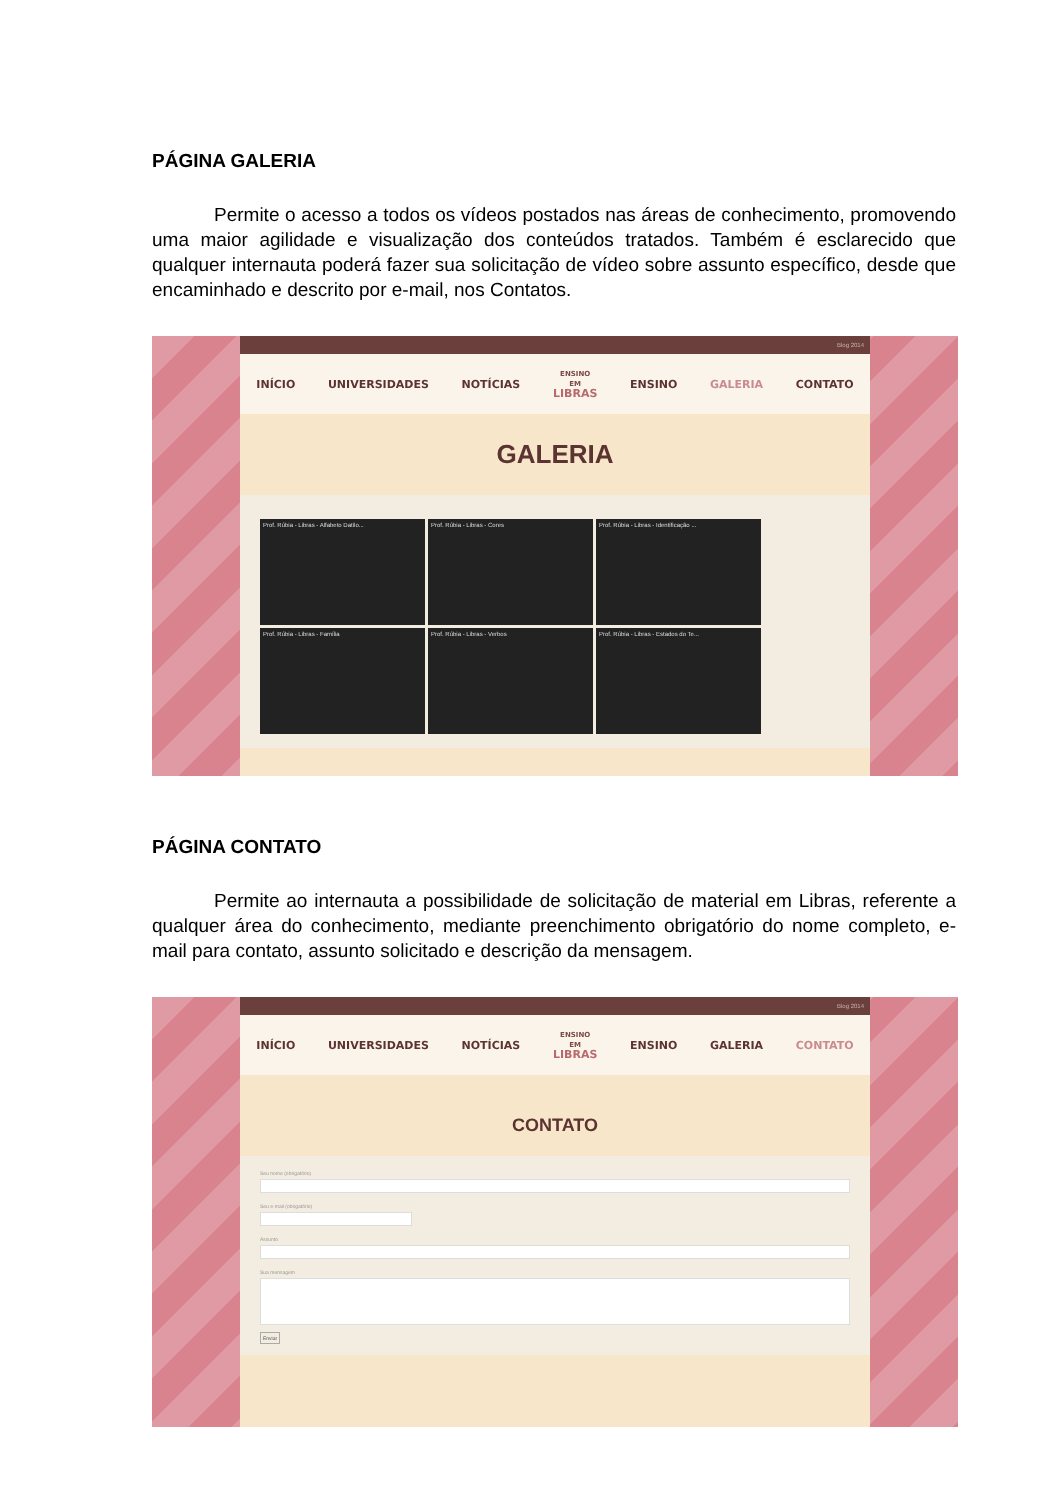PÁGINA GALERIA
Permite o acesso a todos os vídeos postados nas áreas de conhecimento, promovendo uma maior agilidade e visualização dos conteúdos tratados. Também é esclarecido que qualquer internauta poderá fazer sua solicitação de vídeo sobre assunto específico, desde que encaminhado e descrito por e-mail, nos Contatos.
Blog 2014
INÍCIO UNIVERSIDADES NOTÍCIAS
ENSINO
EM
LIBRAS
ENSINO GALERIA CONTATO
GALERIA
Prof. Rúbia - Libras - Alfabeto Datilo...
Prof. Rúbia - Libras - Cores
Prof. Rúbia - Libras - Identificação ...
Prof. Rúbia - Libras - Família
Prof. Rúbia - Libras - Verbos
Prof. Rúbia - Libras - Estados do Te...
PÁGINA CONTATO
Permite ao internauta a possibilidade de solicitação de material em Libras, referente a qualquer área do conhecimento, mediante preenchimento obrigatório do nome completo, e-mail para contato, assunto solicitado e descrição da mensagem.
Blog 2014
INÍCIO UNIVERSIDADES NOTÍCIAS
ENSINO
EM
LIBRAS
ENSINO GALERIA CONTATO
CONTATO
Seu nome (obrigatório)
Seu e-mail (obrigatório)
Assunto
Sua mensagem
Enviar